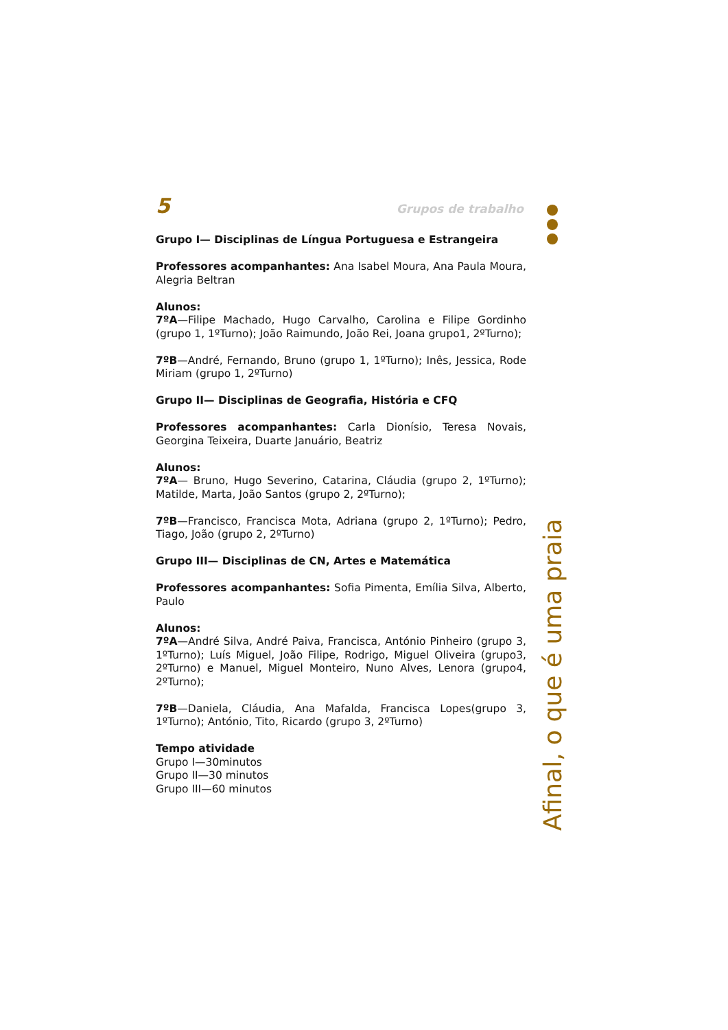5 Grupos de trabalho
Grupo I— Disciplinas de Língua Portuguesa e Estrangeira
Professores acompanhantes: Ana Isabel Moura, Ana Paula Moura, Alegria Beltran
Alunos:
7ºA—Filipe Machado, Hugo Carvalho, Carolina e Filipe Gordinho (grupo 1, 1ºTurno); João Raimundo, João Rei, Joana grupo1, 2ºTurno);
7ºB—André, Fernando, Bruno (grupo 1, 1ºTurno); Inês, Jessica, Rode Miriam (grupo 1, 2ºTurno)
Grupo II— Disciplinas de Geografia, História e CFQ
Professores acompanhantes: Carla Dionísio, Teresa Novais, Georgina Teixeira, Duarte Januário, Beatriz
Alunos:
7ºA— Bruno, Hugo Severino, Catarina, Cláudia (grupo 2, 1ºTurno); Matilde, Marta, João Santos (grupo 2, 2ºTurno);
7ºB—Francisco, Francisca Mota, Adriana (grupo 2, 1ºTurno); Pedro, Tiago, João (grupo 2, 2ºTurno)
Grupo III— Disciplinas de CN, Artes e Matemática
Professores acompanhantes: Sofia Pimenta, Emília Silva, Alberto, Paulo
Alunos:
7ºA—André Silva, André Paiva, Francisca, António Pinheiro (grupo 3, 1ºTurno); Luís Miguel, João Filipe, Rodrigo, Miguel Oliveira (grupo3, 2ºTurno) e Manuel, Miguel Monteiro, Nuno Alves, Lenora (grupo4, 2ºTurno);
7ºB—Daniela, Cláudia, Ana Mafalda, Francisca Lopes(grupo 3, 1ºTurno); António, Tito, Ricardo (grupo 3, 2ºTurno)
Tempo atividade
Grupo I—30minutos
Grupo II—30 minutos
Grupo III—60 minutos
Afinal, o que é uma praia